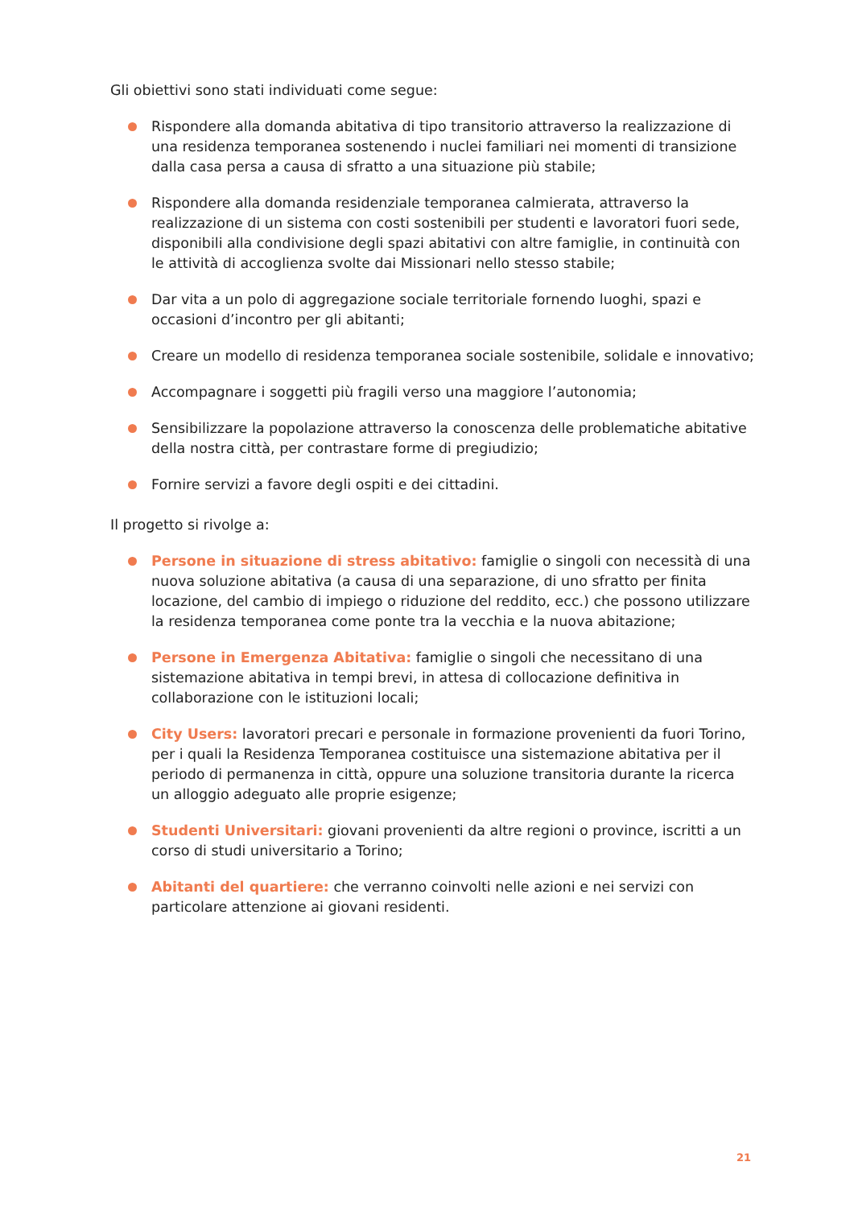Gli obiettivi sono stati individuati come segue:
Rispondere alla domanda abitativa di tipo transitorio attraverso la realizzazione di una residenza temporanea sostenendo i nuclei familiari nei momenti di transizione dalla casa persa a causa di sfratto a una situazione più stabile;
Rispondere alla domanda residenziale temporanea calmierata, attraverso la realizzazione di un sistema con costi sostenibili per studenti e lavoratori fuori sede, disponibili alla condivisione degli spazi abitativi con altre famiglie, in continuità con le attività di accoglienza svolte dai Missionari nello stesso stabile;
Dar vita a un polo di aggregazione sociale territoriale fornendo luoghi, spazi e occasioni d’incontro per gli abitanti;
Creare un modello di residenza temporanea sociale sostenibile, solidale e innovativo;
Accompagnare i soggetti più fragili verso una maggiore l’autonomia;
Sensibilizzare la popolazione attraverso la conoscenza delle problematiche abitative della nostra città, per contrastare forme di pregiudizio;
Fornire servizi a favore degli ospiti e dei cittadini.
Il progetto si rivolge a:
Persone in situazione di stress abitativo: famiglie o singoli con necessità di una nuova soluzione abitativa (a causa di una separazione, di uno sfratto per finita locazione, del cambio di impiego o riduzione del reddito, ecc.) che possono utilizzare la residenza temporanea come ponte tra la vecchia e la nuova abitazione;
Persone in Emergenza Abitativa: famiglie o singoli che necessitano di una sistemazione abitativa in tempi brevi, in attesa di collocazione definitiva in collaborazione con le istituzioni locali;
City Users: lavoratori precari e personale in formazione provenienti da fuori Torino, per i quali la Residenza Temporanea costituisce una sistemazione abitativa per il periodo di permanenza in città, oppure una soluzione transitoria durante la ricerca un alloggio adeguato alle proprie esigenze;
Studenti Universitari: giovani provenienti da altre regioni o province, iscritti a un corso di studi universitario a Torino;
Abitanti del quartiere: che verranno coinvolti nelle azioni e nei servizi con particolare attenzione ai giovani residenti.
21